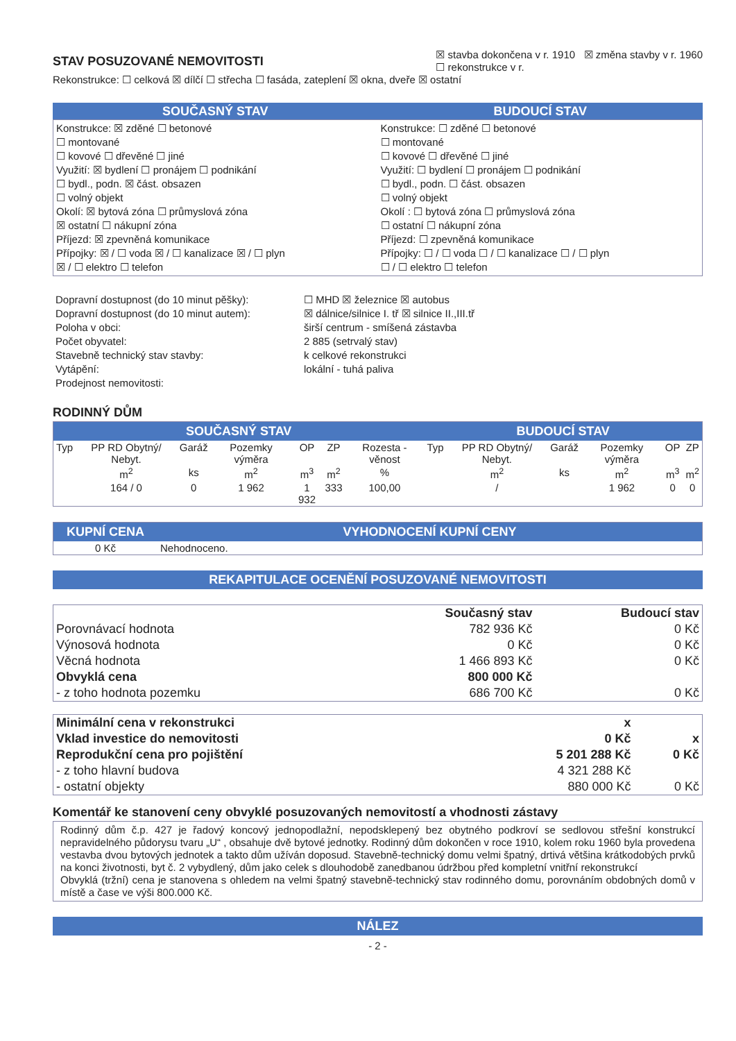STAV POSUZOVANÉ NEMOVITOSTI
☒ stavba dokončena v r. 1910 ☒ změna stavby v r. 1960
☐ rekonstrukce v r.
Rekonstrukce: ☐ celková ☒ dílčí ☐ střecha ☐ fasáda, zateplení ☒ okna, dveře ☒ ostatní
SOUČASNÝ STAV BUDOUCÍ STAV
Konstrukce: ☒ zděné ☐ betonové
☐ montované
☐ kovové ☐ dřevěné ☐ jiné
Využití: ☒ bydlení ☐ pronájem ☐ podnikání
☐ bydl., podn. ☒ část. obsazen
☐ volný objekt
Okolí: ☒ bytová zóna ☐ průmyslová zóna
☒ ostatní ☐ nákupní zóna
Příjezd: ☒ zpevněná komunikace
Přípojky: ☒ / ☐ voda ☒ / ☐ kanalizace ☒ / ☐ plyn
☒ / ☐ elektro ☐ telefon
Konstrukce: ☐ zděné ☐ betonové
☐ montované
☐ kovové ☐ dřevěné ☐ jiné
Využití: ☐ bydlení ☐ pronájem ☐ podnikání
☐ bydl., podn. ☐ část. obsazen
☐ volný objekt
Okolí : ☐ bytová zóna ☐ průmyslová zóna
☐ ostatní ☐ nákupní zóna
Příjezd: ☐ zpevněná komunikace
Přípojky: ☐ / ☐ voda ☐ / ☐ kanalizace ☐ / ☐ plyn
☐ / ☐ elektro ☐ telefon
| Dopravní dostupnost (do 10 minut pěšky): | ☐ MHD ☒ železnice ☒ autobus |
| Dopravní dostupnost (do 10 minut autem): | ☒ dálnice/silnice I. tř ☒ silnice II.,III.tř |
| Poloha v obci: | širší centrum - smíšená zástavba |
| Počet obyvatel: | 2 885 (setrvalý stav) |
| Stavebně technický stav stavby: | k celkové rekonstrukci |
| Vytápění: | lokální - tuhá paliva |
| Prodejnost nemovitosti: | |
RODINNÝ DŮM
| SOUČASNÝ STAV | | | | | | | BUDOUCÍ STAV | | | | | |
| --- | --- | --- | --- | --- | --- | --- | --- | --- | --- | --- | --- | --- |
| Typ | PP RD Obytný/ Nebyt. | Garáž | Pozemky výměra | OP | ZP | Rozesta - věnost | Typ | PP RD Obytný/ Nebyt. | Garáž | Pozemky výměra | OP | ZP |
| | m<sup>2</sup> | ks | m<sup>2</sup> | m<sup>3</sup> | m<sup>2</sup> | % | | m<sup>2</sup> | ks | m<sup>2</sup> | m<sup>3</sup> | m<sup>2</sup> |
| | 164 / 0 | 0 | 1 962 | 1 932 | 333 | 100,00 | | / | | 1 962 | 0 | 0 |
| KUPNÍ CENA | VYHODNOCENÍ KUPNÍ CENY |
| --- | --- |
| 0 Kč | Nehodnoceno. |
REKAPITULACE OCENĚNÍ POSUZOVANÉ NEMOVITOSTI
| | Současný stav | Budoucí stav |
| Porovnávací hodnota | 782 936 Kč | 0 Kč |
| Výnosová hodnota | 0 Kč | 0 Kč |
| Věcná hodnota | 1 466 893 Kč | 0 Kč |
| Obvyklá cena | 800 000 Kč | |
| - z toho hodnota pozemku | 686 700 Kč | 0 Kč |
| Minimální cena v rekonstrukci | x | |
| Vklad investice do nemovitosti | 0 Kč | x |
| Reprodukční cena pro pojištění | 5 201 288 Kč | 0 Kč |
| - z toho hlavní budova | 4 321 288 Kč | |
| - ostatní objekty | 880 000 Kč | 0 Kč |
Komentář ke stanovení ceny obvyklé posuzovaných nemovitostí a vhodnosti zástavy
Rodinný dům č.p. 427 je řadový koncový jednopodlažní, nepodsklepený bez obytného podkroví se sedlovou střešní konstrukcí nepravidelného půdorysu tvaru „U“ , obsahuje dvě bytové jednotky. Rodinný dům dokončen v roce 1910, kolem roku 1960 byla provedena vestavba dvou bytových jednotek a takto dům užíván doposud. Stavebně-technický domu velmi špatný, drtivá většina krátkodobých prvků na konci životnosti, byt č. 2 vybydlený, dům jako celek s dlouhodobě zanedbanou údržbou před kompletní vnitřní rekonstrukcí
Obvyklá (tržní) cena je stanovena s ohledem na velmi špatný stavebně-technický stav rodinného domu, porovnáním obdobných domů v místě a čase ve výši 800.000 Kč.
NÁLEZ
- 2 -